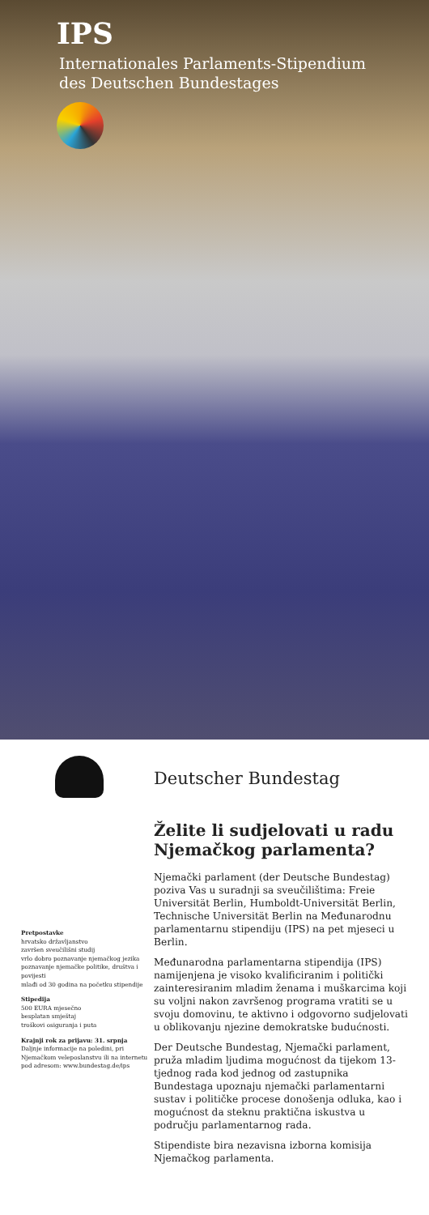IPS
Internationales Parlaments-Stipendium
des Deutschen Bundestages
Pretpostavke
hrvatsko državljanstvo
završen sveučilišni studij
vrlo dobro poznavanje njemačkog jezika
poznavanje njemačke politike, društva i povijesti
mlađi od 30 godina na početku stipendije
Stipedija
500 EURA mjesečno
besplatan smještaj
troškovi osiguranja i puta
Krajnji rok za prijavu: 31. srpnja
Daljnje informacije na poledini, pri Njemačkom veleposlanstvu ili na internetu pod adresom: www.bundestag.de/ips
Deutscher Bundestag
Želite li sudjelovati u radu Njemačkog parlamenta?
Njemački parlament (der Deutsche Bundestag) poziva Vas u suradnji sa sveučilištima: Freie Universität Berlin, Humboldt-Universität Berlin, Technische Universität Berlin na Međunarodnu parlamentarnu stipendiju (IPS) na pet mjeseci u Berlin.
Međunarodna parlamentarna stipendija (IPS) namijenjena je visoko kvalificiranim i politički zainteresiranim mladim ženama i muškarcima koji su voljni nakon završenog programa vratiti se u svoju domovinu, te aktivno i odgovorno sudjelovati u oblikovanju njezine demokratske budućnosti.
Der Deutsche Bundestag, Njemački parlament, pruža mladim ljudima mogućnost da tijekom 13-tjednog rada kod jednog od zastupnika Bundestaga upoznaju njemački parlamentarni sustav i političke procese donošenja odluka, kao i mogućnost da steknu praktična iskustva u području parlamentarnog rada.
Stipendiste bira nezavisna izborna komisija Njemačkog parlamenta.